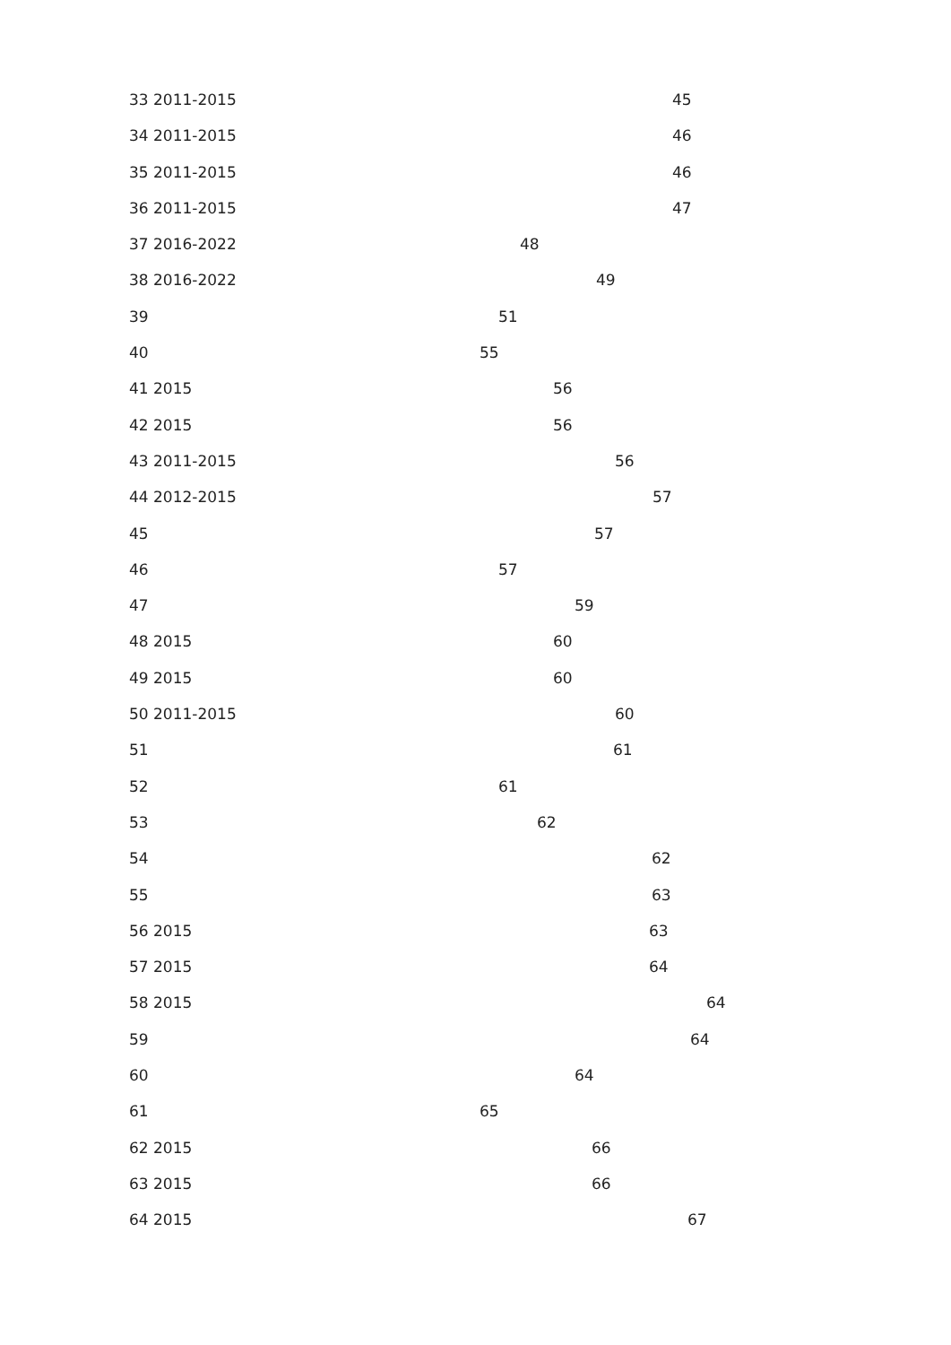33 2011-2015 45
34 2011-2015 46
35 2011-2015 46
36 2011-2015 47
37 2016-2022 48
38 2016-2022 49
39 51
40 55
41 2015 56
42 2015 56
43 2011-2015 56
44 2012-2015 57
45 57
46 57
47 59
48 2015 60
49 2015 60
50 2011-2015 60
51 61
52 61
53 62
54 62
55 63
56 2015 63
57 2015 64
58 2015 64
59 64
60 64
61 65
62 2015 66
63 2015 66
64 2015 67